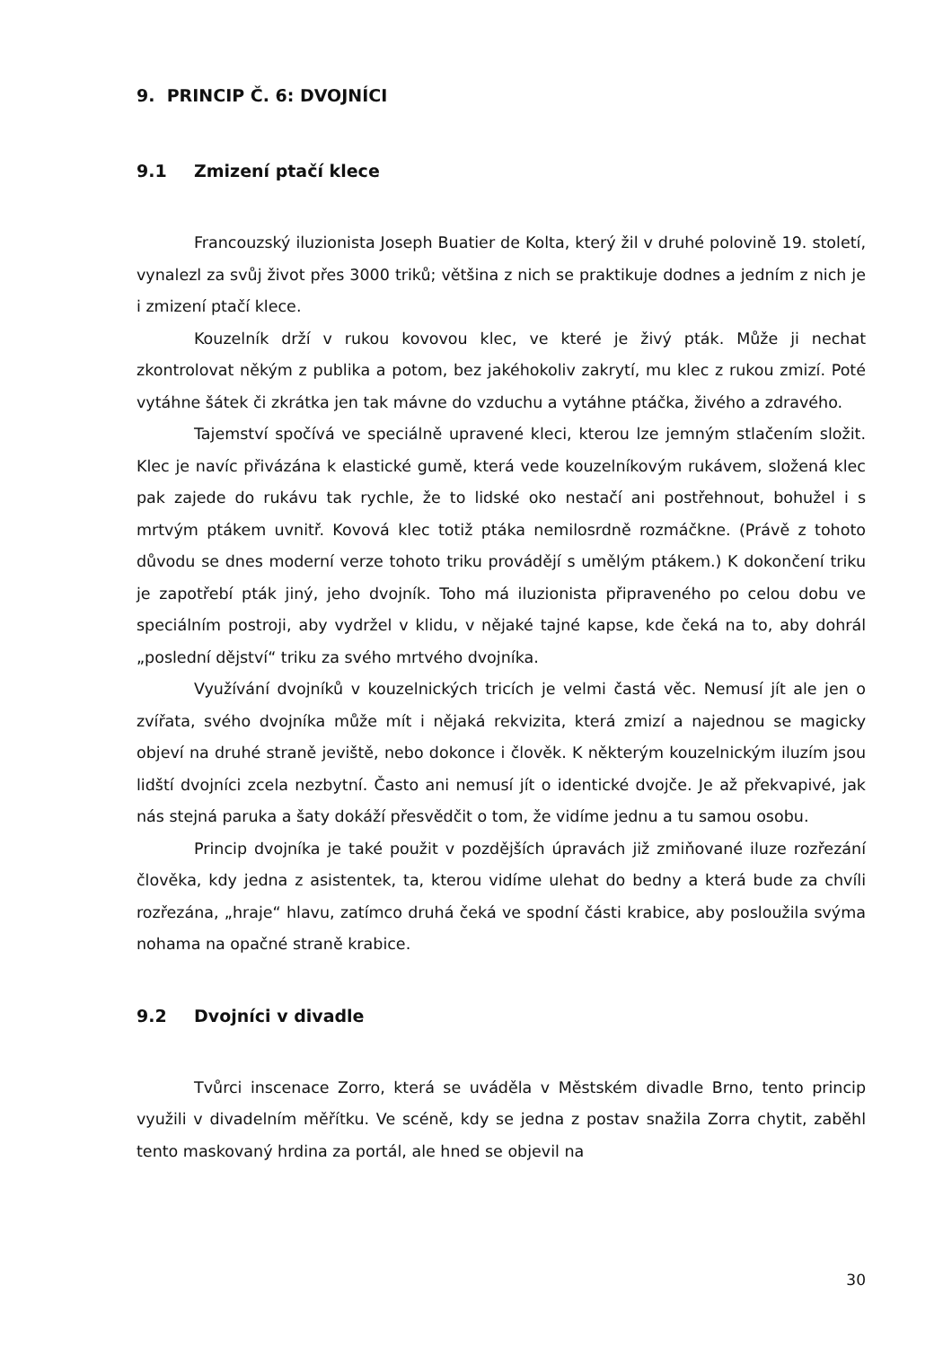9. PRINCIP Č. 6: DVOJNÍCI
9.1 Zmizení ptačí klece
Francouzský iluzionista Joseph Buatier de Kolta, který žil v druhé polovině 19. století, vynalezl za svůj život přes 3000 triků; většina z nich se praktikuje dodnes a jedním z nich je i zmizení ptačí klece.
Kouzelník drží v rukou kovovou klec, ve které je živý pták. Může ji nechat zkontrolovat někým z publika a potom, bez jakéhokoliv zakrytí, mu klec z rukou zmizí. Poté vytáhne šátek či zkrátka jen tak mávne do vzduchu a vytáhne ptáčka, živého a zdravého.
Tajemství spočívá ve speciálně upravené kleci, kterou lze jemným stlačením složit. Klec je navíc přivázána k elastické gumě, která vede kouzelníkovým rukávem, složená klec pak zajede do rukávu tak rychle, že to lidské oko nestačí ani postřehnout, bohužel i s mrtvým ptákem uvnitř. Kovová klec totiž ptáka nemilosrdně rozmáčkne. (Právě z tohoto důvodu se dnes moderní verze tohoto triku provádějí s umělým ptákem.) K dokončení triku je zapotřebí pták jiný, jeho dvojník. Toho má iluzionista připraveného po celou dobu ve speciálním postroji, aby vydržel v klidu, v nějaké tajné kapse, kde čeká na to, aby dohrál „poslední dějství“ triku za svého mrtvého dvojníka.
Využívání dvojníků v kouzelnických tricích je velmi častá věc. Nemusí jít ale jen o zvířata, svého dvojníka může mít i nějaká rekvizita, která zmizí a najednou se magicky objeví na druhé straně jeviště, nebo dokonce i člověk. K některým kouzelnickým iluzím jsou lidští dvojníci zcela nezbytní. Často ani nemusí jít o identické dvojče. Je až překvapivé, jak nás stejná paruka a šaty dokáží přesvědčit o tom, že vidíme jednu a tu samou osobu.
Princip dvojníka je také použit v pozdějších úpravách již zmiňované iluze rozřezání člověka, kdy jedna z asistentek, ta, kterou vidíme ulehat do bedny a která bude za chvíli rozřezána, „hraje“ hlavu, zatímco druhá čeká ve spodní části krabice, aby posloužila svýma nohama na opačné straně krabice.
9.2 Dvojníci v divadle
Tvůrci inscenace Zorro, která se uváděla v Městském divadle Brno, tento princip využili v divadelním měřítku. Ve scéně, kdy se jedna z postav snažila Zorra chytit, zaběhl tento maskovaný hrdina za portál, ale hned se objevil na
30